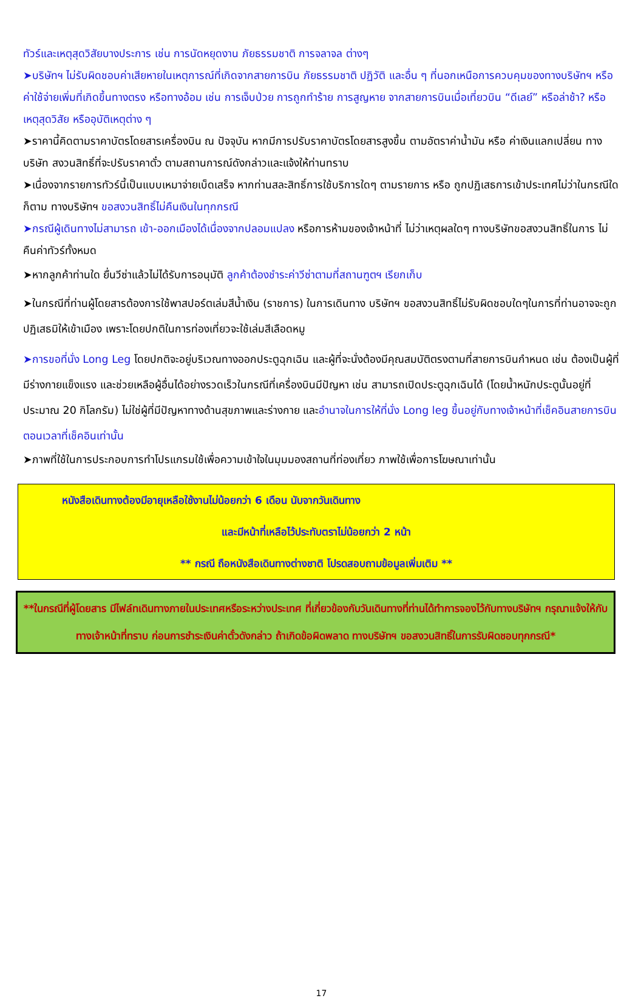ทัวร์และเหตุสุดวิสัยบางประการ เช่น การนัดหยุดงาน ภัยธรรมชาติ การจลาจล ต่างๆ
➤บริษัทฯ ไม่รับผิดชอบค่าเสียหายในเหตุการณ์ที่เกิดจากสายการบิน ภัยธรรมชาติ ปฏิวัติ และอื่น ๆ ที่นอกเหนือการควบคุมของทางบริษัทฯ หรือ ค่าใช้จ่ายเพิ่มที่เกิดขึ้นทางตรง หรือทางอ้อม เช่น การเจ็บป่วย การถูกทำร้าย การสูญหาย จากสายการบินเมื่อเที่ยวบิน “ดีเลย์” หรือล่าช้า? หรือ เหตุสุดวิสัย หรืออุบัติเหตุต่าง ๆ
➤ราคานี้คิดตามราคาบัตรโดยสารเครื่องบิน ณ ปัจจุบัน หากมีการปรับราคาบัตรโดยสารสูงขึ้น ตามอัตราค่าน้ำมัน หรือ ค่าเงินแลกเปลี่ยน ทางบริษัท สงวนสิทธิ์ที่จะปรับราคาตั๋ว ตามสถานการณ์ดังกล่าวและแจ้งให้ท่านทราบ
➤เนื่องจากรายการทัวร์นี้เป็นแบบเหมาจ่ายเบ็ดเสร็จ หากท่านสละสิทธิ์การใช้บริการใดๆ ตามรายการ หรือ ถูกปฏิเสธการเข้าประเทศไม่ว่าในกรณีใดก็ตาม ทางบริษัทฯ ขอสงวนสิทธิ์ไม่คืนเงินในทุกกรณี
➤กรณีผู้เดินทางไม่สามารถ เข้า-ออกเมืองได้เนื่องจากปลอมแปลง หรือการห้ามของเจ้าหน้าที่ ไม่ว่าเหตุผลใดๆ ทางบริษัทขอสงวนสิทธิ์ในการ ไม่คืนค่าทัวร์ทั้งหมด
➤หากลูกค้าท่านใด ยื่นวีซ่าแล้วไม่ได้รับการอนุมัติ ลูกค้าต้องชำระค่าวีซ่าตามที่สถานฑูตฯ เรียกเก็บ
➤ในกรณีที่ท่านผู้โดยสารต้องการใช้พาสปอร์ตเล่มสีน้ำเงิน (ราชการ) ในการเดินทาง บริษัทฯ ขอสงวนสิทธิ์ไม่รับผิดชอบใดๆในการที่ท่านอาจจะถูกปฏิเสธมิให้เข้าเมือง เพราะโดยปกติในการท่องเที่ยวจะใช้เล่มสีเลือดหมู
➤การขอที่นั่ง Long Leg โดยปกติจะอยู่บริเวณทางออกประตูฉุกเฉิน และผู้ที่จะนั่งต้องมีคุณสมบัติตรงตามที่สายการบินกำหนด เช่น ต้องเป็นผู้ที่มีร่างกายแข็งแรง และช่วยเหลือผู้อื่นได้อย่างรวดเร็วในกรณีที่เครื่องบินมีปัญหา เช่น สามารถเปิดประตูฉุกเฉินได้ (โดยน้ำหนักประตูนั้นอยู่ที่ประมาณ 20 กิโลกรัม) ไม่ใช่ผู้ที่มีปัญหาทางด้านสุขภาพและร่างกาย และอำนาจในการให้ที่นั่ง Long leg ขึ้นอยู่กับทางเจ้าหน้าที่เช็คอินสายการบิน ตอนเวลาที่เช็คอินเท่านั้น
➤ภาพที่ใช้ในการประกอบการทำโปรแกรมใช้เพื่อความเข้าใจในมุมมองสถานที่ท่องเที่ยว ภาพใช้เพื่อการโฆษณาเท่านั้น
หนังสือเดินทางต้องมีอายุเหลือใช้งานไม่น้อยกว่า 6 เดือน นับจากวันเดินทาง
และมีหน้าที่เหลือไว้ประทับตราไม่น้อยกว่า 2 หน้า
** กรณี ถือหนังสือเดินทางต่างชาติ โปรดสอบถามข้อมูลเพิ่มเติม **
**ในกรณีที่ผู้โดยสาร มีไฟล์ทเดินทางภายในประเทศหรือระหว่างประเทศ ที่เกี่ยวข้องกับวันเดินทางที่ท่านได้ทำการจองไว้กับทางบริษัทฯ กรุณาแจ้งให้กับทางเจ้าหน้าที่ทราบ ก่อนการชำระเงินค่าตั๋วดังกล่าว ถ้าเกิดข้อผิดพลาด ทางบริษัทฯ ขอสงวนสิทธิ์ในการรับผิดชอบทุกกรณี*
17